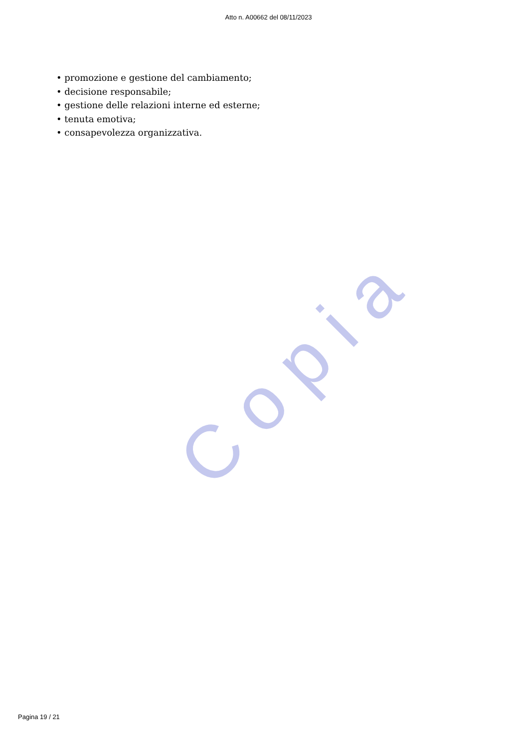Atto n. A00662 del 08/11/2023
• promozione e gestione del cambiamento;
• decisione responsabile;
• gestione delle relazioni interne ed esterne;
• tenuta emotiva;
• consapevolezza organizzativa.
Copia
Pagina 19 / 21